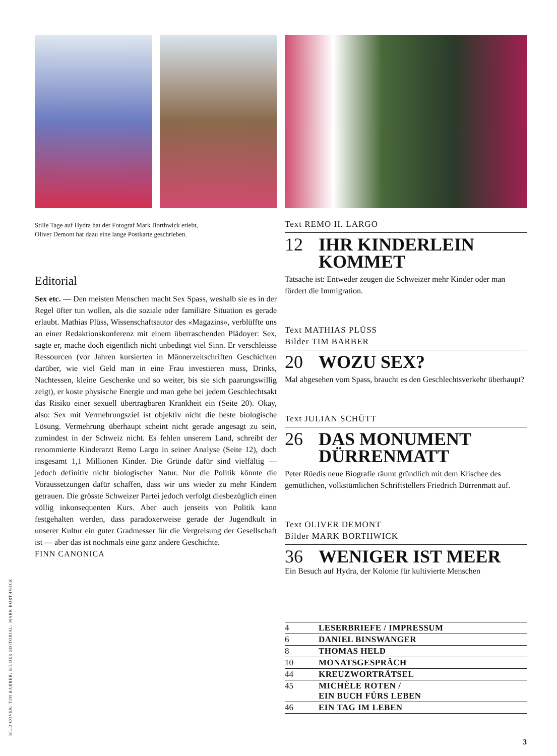Stille Tage auf Hydra hat der Fotograf Mark Borthwick erlebt,
Oliver Demont hat dazu eine lange Postkarte geschrieben.
Editorial
Sex etc. — Den meisten Menschen macht Sex Spass, weshalb sie es in der Regel öfter tun wollen, als die soziale oder familiäre Situation es gerade erlaubt. Mathias Plüss, Wissenschaftsautor des «Magazins», verblüffte uns an einer Redaktionskonferenz mit einem überraschenden Plädoyer: Sex, sagte er, mache doch eigentlich nicht unbedingt viel Sinn. Er verschleisse Ressourcen (vor Jahren kursierten in Männerzeitschriften Geschichten darüber, wie viel Geld man in eine Frau investieren muss, Drinks, Nachtessen, kleine Geschenke und so weiter, bis sie sich paarungswillig zeigt), er koste physische Energie und man gehe bei jedem Geschlechtsakt das Risiko einer sexuell übertragbaren Krankheit ein (Seite 20). Okay, also: Sex mit Vermehrungsziel ist objektiv nicht die beste biologische Lösung. Vermehrung überhaupt scheint nicht gerade angesagt zu sein, zumindest in der Schweiz nicht. Es fehlen unserem Land, schreibt der renommierte Kinderarzt Remo Largo in seiner Analyse (Seite 12), doch insgesamt 1,1 Millionen Kinder. Die Gründe dafür sind vielfältig — jedoch definitiv nicht biologischer Natur. Nur die Politik könnte die Voraussetzungen dafür schaffen, dass wir uns wieder zu mehr Kindern getrauen. Die grösste Schweizer Partei jedoch verfolgt diesbezüglich einen völlig inkonsequenten Kurs. Aber auch jenseits von Politik kann festgehalten werden, dass paradoxerweise gerade der Jugendkult in unserer Kultur ein guter Gradmesser für die Vergreisung der Gesellschaft ist — aber das ist nochmals eine ganz andere Geschichte.
FINN CANONICA
Text REMO H. LARGO
12 IHR KINDERLEIN KOMMET
Tatsache ist: Entweder zeugen die Schweizer mehr Kinder oder man fördert die Immigration.
Text MATHIAS PLÜSS
Bilder TIM BARBER
20 WOZU SEX?
Mal abgesehen vom Spass, braucht es den Geschlechtsverkehr überhaupt?
Text JULIAN SCHÜTT
26 DAS MONUMENT DÜRRENMATT
Peter Rüedis neue Biografie räumt gründlich mit dem Klischee des gemütlichen, volkstümlichen Schriftstellers Friedrich Dürrenmatt auf.
Text OLIVER DEMONT
Bilder MARK BORTHWICK
36 WENIGER IST MEER
Ein Besuch auf Hydra, der Kolonie für kultivierte Menschen
| 4 | LESERBRIEFE / IMPRESSUM |
| 6 | DANIEL BINSWANGER |
| 8 | THOMAS HELD |
| 10 | MONATSGESPRÄCH |
| 44 | KREUZWORTRÄTSEL |
| 45 | MICHÈLE ROTEN / EIN BUCH FÜRS LEBEN |
| 46 | EIN TAG IM LEBEN |
BILD COVER: TIM BARBER; BILDER EDITORIAL: MARK BORTHWICK 3